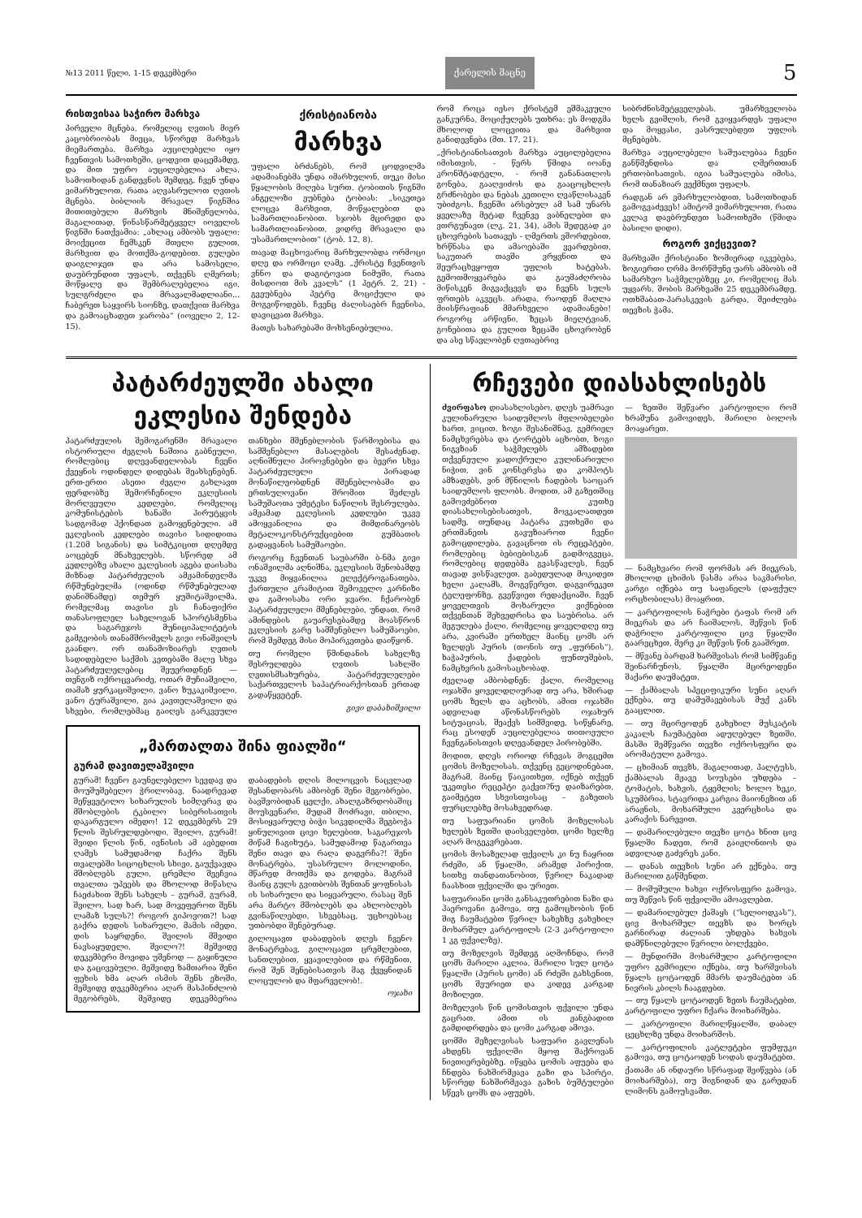№13 2011 წელი, 1-15 დეკემბერი
ქარელის მაცნე
5
რისთვისაა საჭირო მარხვა
პირველი მცნება, რომელიც ღვთის მიერ კაცობრიობას მიეცა, სწორედ მარხვას მიემართება. მარხვა აუცილებელი იყო ჩვენთვის სამოთხეში, ცოდვით დაცემამდე, და მით უფრო აუცილებელია ახლა, სამოთხიდან განდევნის შემდეგ. ჩვენ უნდა ვიმარხულოთ, რათა აღვასრულოთ ღვთის მცნება. ბიბლიის მრავალ წიგნშია მითითებული მარხვის მნიშვნელობა, მაგალითად, წინასწარმეტყველ იოველის წიგნში ნათქვამია: „ახლაც ამბობს უფალი: მოიქეცით ჩემსკენ მთელი გულით, მარხვით და მოთქმა-გოდებით. გულები დაიგლიჯეთ და არა სამოსელი, დაუბრუნდით უფალს, თქვენს ღმერთს; მოწყალე და შემბრალებელია იგი, სულგრძელი და მრავალმადლიანი... ჩაბერეთ საყვირს სიონზე, დათქვით მარხვა და გამოაცხადეთ ჯარობა“ (იოველი 2, 12-15).
ქრისტიანობა
მარხვა
უფალი ბრძანებს, რომ ცოდვილმა ადამიანებმა უნდა იმარხულონ, თუკი მისი წყალობის მიღება სურთ. ტობითის წიგნში ანგელოზი ეუბნება ტობიას: „სიკეთეა ლოცვა მარხვით, მოწყალებით და სამართლიანობით. სჯობს მცირედი და სამართლიანობით, ვიდრე მრავალი და უსამართლობით“ (ტობ. 12, 8).
თავად მაცხოვარიც მარხულობდა ორმოცი დღე და ორმოცი ღამე. „ქრისტე ჩვენთვის ვნნო და დაგიტოვათ ნიმუში, რათა მისდიოთ მის კვალს“ (1 პეტრ. 2, 21) - გვეუბნება პეტრე მოციქული და მოგვიწოდებს, ჩვენც ძალისაებრ ჩვენისა, დავიცვათ მარხვა.
მათეს სახარებაში მოხსენიებულია,
რომ როცა იესო ქრისტემ ეშმაკეული განკურნა, მოციქულებს უთხრა: ეს მოდგმა მხოლოდ ლოცვითა და მარხვით განიდევნება (მთ. 17, 21).
„ქრისტიანისათვის მარხვა აუცილებელია იმისთვის, - წერს წმიდა იოანე კრონშტადტელი, - რომ განანათლოს გონება, გააღვიძოს და გააცოცხლოს გრძნობები და ნებას კეთილი ღვაწლისაკენ უბიძგოს. ჩვენში არსებულ ამ სამ უნარს ყველაზე მეტად ჩვენვე ვაბნელებთ და ვთრგუნავთ (ლკ. 21, 34), ამის შედეგად კი ცხოვრების სათავეს - ღმერთს ვშორდებით, ხრწნასა და ამაოებაში ვვარდებით, საკუთარ თავში ვრყვნით და შეურაცხვყოფთ უფლის ხატებას. გემოთმოყვარება და გაუმაძღრობა მიწისკენ მიგვაქცევს და ჩვენს სულს ფრთებს აკვეცს. არადა, რაოდენ მაღლა მიისწრაფიან მმარხველი ადამიანები! როგორც არწივნი, ზეცას მიელტვიან, გონებითა და გულით ზეცაში ცხოვრობენ და ასე სწავლობენ ღვთაებრივ
სიბრძნისმეტყველებას. უმარხველობა ხელს გვიშლის, რომ გვიყვარდეს უფალი და მოყვასი, ვასრულებდეთ უფლის მცნებებს.
მარხვა აუცილებელი საშუალებაა ჩვენი განწმენდისა და ღმერთთან ერთობისათვის. იგია საშუალება იმისა, რომ თანაზიარ ვექმნეთ უფალს.
რადგან არ ვმარხულობდით, სამოთხიდან გამოგვაძევეს! ამიტომ ვიმარხულოთ, რათა კვლავ დავბრუნდეთ სამოთხეში (წმიდა ბასილი დიდი).
როგორ ვიქცევით?
მარხვაში ქრისტიანი ზომიერად იკვებება, ზოგიერთი ღრმა მორწმუნე უარს ამბობს იმ სამარხვო საჭმელებზეც კი, რომელიც მას უყვარს. შობის მარხვაში 25 დეკემბრამდე, ოთხშაბათ-პარასკევის გარდა, შეიძლება თევზის ჭამა.
პატარძეულში ახალი ეკლესია შენდება
პატარძეულის შემოგარენში მრავალი ისტორიული ძეგლის ნაშთია გაბნეული, რომლებიც დღევანდელობას ჩვენი ქვეყნის ოდინდელ დიდებას შეახსენებენ. ერთ-ერთი ასეთი ძეგლი გახლავთ ფერდობზე შემორჩენილი ეკლესიის მორღვეული კედლები, რომელიც კომუნისტების ხანაში პირუტყვის სადგომად ჰქონდათ გამოყენებული. ამ ეკლესიის კედლები თავისი სიდიდითა (1.20მ სიგანის) და სიმტკიცით დღემდე აოცებენ მნახველებს. სწორედ ამ კედლებზე ახალი ეკლესიის აგება დაისახა მიზნად პატარძეულის ამჟამინდელმა რწმუნებულმა (ოდინდ რწმუნებულად დანიშნამდე) თემურ ყუშიტაშვილმა, რომელმაც თავისი ეს ჩანაფიქრი თანასოფლელ სახელოვან სპორტსმენსა და საგარეჯოს მუნიციპალიტეტის გამგეობის თანამშრომელს გივი ონაშვილს გაანდო. ორ თანამოზიარეს ღვთის სადიდებელი საქმის კეთებაში მალე სხვა პატარძეულელებიც შეუერთდნენ — თენგიზ ოქროცვარიძე, ოთარ მუჩიაშვილი, თამაზ ყურკაციშვილი, ვანო ზუკაკიშვილი, ვანო ტურაშვილი, გია კავთელაშვილი და სხვები, რომლებმაც გაიღეს გარკვეული თანხები მშენებლობის წარმოებისა და სამშენებლო მასალების შესაძენად. აღნიშნული პიროვნებები და ბევრი სხვა პატარძეულელი პირადად მონაწილეობდნენ მშენებლობაში და ერთსულოვანი შრომით შეძლეს სამუშაოთა უმეტესი ნაწილის შესრულება. ამჟამად ეკლესიის კედლები უკვე ამოყვანილია და მიმდინარეობს მეტალოკონსტრუქციებით გუმბათის გადაყვანის სამუშაოები.
როგორც ჩვენთან საუბარში ბ-ნმა გივი ონაშვილმა აღნიშნა, ეკლესიის შენობამდე უკვე მიყვანილია ელექტროგანათება, ქართული კრამიტით შემოველო კარნიზი და გამოისახა ორი ჯვარი. ჩქარობენ პატარძეულელი მშენებლები, უნდათ, რომ ამინდების გაუარესებამდე მოასწრონ ეკლესიის გარე სამშენებლო სამუშაოები, რომ შემდეგ მისი მოპირკეთება დაიწყონ.
თუ რომელი წმინდანის სახელზე შესრულდება ღვთის სახლში ღვთისმსახურება, პატარძეულელები საქართველოს საპატრიარქოსთან ერთად გადაწყვეტენ.
გივი დაბახიშვილი
„მართალთა შინა ფიალში“
გურამ დავითელაშვილი
გურამ! ჩვენო გაუნელებელო სევდავ და მოუშუშებელო ჭრილობავ, ნაადრევად შეწყვეტილო სიხარულის სიმღერავ და მშობლების ტკბილო სიბერისათვის დაკარგულო იმედო! 12 დეკემბერს 29 წლის შესრულდებოდი, შვილო, გურამ! შვიდი წლის წინ, ივნისის ამ ავბედით ღამეს სამუდამოდ ჩაქრა შენს თვალებში სიცოცხლის სხივი, გაუქვავდა მშობლებს გული, ცრემლი შეეჩვია თვალთა უპეებს და მხოლოდ მიწასღა ჩაეძახით შენს სახელს – გურამ, გურამ, შვილო, სად ხარ, სად მოვეფეროთ შენს ლამაზ სულს?! როგორ გიპოვოთ?! სად გაქრა დედის სიხარული, მამის იმედი, დის საყრდენი, შვილის მშვიდი ნავსაყუდელი, შვილო?! მეშვიდე დეკემბერი მოვიდა უშენოდ — გაყინული და გაცივებული. მეშვიდე ზამთარია შენი ფეხის ხმა აღარ ისმის შენს ეზოში, მეშვიდე დეკემბერია აღარ მასპინძლობ მეგობრებს, მეშვიდე დეკემბერია დაბადების დღის მილოცვის ნაცვლად შესანდობარს ამბობენ შენი მეგობრები. ბავშვობიდან ცელქი, ახალგაზრდობაშიც მოუსვენარი, მუდამ მოძრავი, თბილი, მოსიყვარულე ბიჭი სიკვდილმა შეგბოჭა ყინულივით ცივი ხელებით, საგარეჯოს მიწამ ჩაგიხუტა, სამუდამოდ წაგართვა შენი თავი და რაღა დაგვრჩა?! შენი მონატრება, უსასრულო მოლოდინი, მწარედ მოთქმა და გოდება, მაგრამ მაინც გულს გვითბობს შენთან ყოფნისას ის სიხარული და სიყვარული, რასაც შენ არა მარტო მშობლებს და ახლობლებს გვინაწილებდი, სხვებსაც, უცხოებსაც უთბობდი შენებურად.
გილოცავთ დაბადების დღეს ჩვენო მონატრებავ, გილოცავთ ცრემლებით, სანთლებით, ყვავილებით და რწმენით, რომ შენ შენებისათვის მაგ ქვეყნიდან ლოცულობ და მფარველობ!.
ოჯახი
რჩევები დიასახლისებს
ძვირფასო დიასახლისებო, დღეს უამრავი კულინარული საიდუმლოს მფლობელები ხართ, ვიცით. ზოგი შესანიშნავ, გემრიელ ნამცხვრებსა და ტორტებს აცხობთ, ზოგი ნიგვზიან საჭმელებს ამზადებთ თქვენეული ჯადოქრული კულინარიული ნიჭით, ვინ კონსერვსა და კომპოტს ამზადებს, ვინ მწნილის ჩადების საოცარ საიდუმლოს ფლობს. მოდით, ამ გაზეთშიც გამოვძებნოთ კუთხე დიასახლისებისათვის, მოვკალათდეთ სადმე, თუნდაც პატარა კუთხეში და ერთმანეთს გავუზიაროთ ჩვენი გამოცდილება, გავაცნოთ ის რეცეპტები, რომლებიც ბებიებისგან გადმოგვეცა, რომლებიც დედებმა გვასწავლეს, ჩვენ თავად ვისწავლეთ. გაბედულად მოკიდეთ ხელი კალამს, მოგვწერეთ, დაგვირეკეთ ტელეფონზე, გვეწვიეთ რედაქციაში. ჩვენ ყოველთვის მოხარული ვიქნებით თქვენთან შეხვედრისა და საუბრისა. არ მეგულება ქალი, რომელიც ყოველდღე თუ არა, კვირაში ერთხელ მაინც ცომს არ ზელდეს პურის (თონის თუ „ფურნის“), ხაჭაპურის, ქადების ფუნთუშების, ნამცხვრის გამოსაცხობად.
ძველად ამბობდნენ: ქალი, რომელიც ოჯახში ყოველდღიურად თუ არა, ხშირად ცომს ზელს და აცხობს, ამით ოჯახში ადვილად აწონასწორებს ოჯახურ სიტუაციას, შეაქვს სიმშვიდე, სიწყნარე, რაც ესოდენ აუცილებელია თითოეული ჩვენგანისთვის დღევანდელ პირობებში.
მოდით, დღეს ორიოდ რჩევას მოგცემთ ცომის მოზელისას. თქვენც გეცოდინებათ, მაგრამ, მაინც წაიკითხეთ, იქნებ თქვენ უკეთესი რეცეპტი გაქვთ?ნუ დაიზარებთ, გაიმეტეთ სხვისთვისაც – გაზეთის ფურცლებზე მოსახვედრად.
თუ საფუარიანი ცომის მოზელისას ხელებს ზეთში დაისველებთ, ცომი ხელზე აღარ მოგეკვრებათ.
ცომის მოსაზელად ფქვილს კი ნუ ჩაყრით რძეში, ან წყალში, არამედ პირიქით, სითხე თანდათანობით, წვრილ ნაკადად ჩაასხით ფქვილში და ურიეთ.
საფუარიანი ცომი განსაკუთრებით ნაზი და ჰაეროვანი გამოვა, თუ გამოცხობის წინ შიგ ჩაუმატებთ წვრილ სახეხზე გახეხილ მოხარშულ კარტოფილს (2-3 კარტოფილი 1 კგ ფქვილზე).
თუ მოზელვის შემდეგ აღმოჩნდა, რომ ცომს მარილი აკლია, მარილი სულ ცოტა წყალში (პურის ცომი) ან რძეში გახსენით, ცომს შეურიეთ და კიდევ კარგად მოზილეთ.
მოზელვის წინ ცომისთვის ფქვილი უნდა გაცრათ. ამით ის ჟანგბადით გამდიდრდება და ცომი კარგად ამოვა.
ცომში შეზელვისას საფუარი გავლენას ახდენს ფქვილში მყოფ შაქროვან ნივთიერებებზე. იწყება ცომის აფუება და ჩნდება ნახშირმჟავა გაზი და სპირტი. სწორედ ნახშირმჟავა გაზის ბუშტულები სწევს ცომს და აფუებს.
— ზეთში შეწვარი კარტოფილი რომ ხრაშუნა გამოვიდეს, მარილი ბოლოს მოაყარეთ.
— ნამცხვარი რომ ფორმას არ მიეკრას, მხოლოდ ცხიმის წასმა არაა საკმარისი, კარგი იქნება თუ საფანელს (დაფქულ ორცხობილას) მოაყრით.
— კარტოფილის ნაჭრები ტაფას რომ არ მიეკრას და არ ჩაიშალოს, შეწვის წინ დაჭრილი კარტოფილი ცივ წყალში გაარეცხეთ, მერე კი შეწვის წინ გააშრეთ.
— მწვანე ბარდამ ხარშვისას რომ სიმწვანე შეინარჩუნოს, წყალში მცირეოდენი შაქარი დაუმატეთ.
— ქამბალას სპეციფიკური სუნი აღარ ექნება, თუ დამუშავებისას მუქ კანს გააცლით.
— თუ მცირეოდენ გახეხილ მუსკატის კაკალს ჩაუმატებთ ადუღებულ ზეთში, მასში შემწვარი თევზი ოქროსფერი და არომატული გამოვა.
— ცხიმიან თევზს, მაგალითად, პალტუსს, ქამბალას მჟავე სოუსები უხდება – ტომატის, ხახვის, ტყემლის; ხოლო ხეკი, სკუმბრია, სტავრიდა კარგია მაიონეზით ან არაჟნის, მოხარშული კვერცხისა და კარაქის ნარევით.
— დამარილებული თევზი ცოტა ხნით ცივ წყალში ჩადეთ, რომ გაიჟღინთოს და ადვილად გაძვრეს კანი.
— დანას თევზის სუნი არ ექნება, თუ მარილით გაწმენდთ.
— მოშუშული ხახვი ოქროსფერი გამოვა, თუ შეწვის წინ ფქვილში ამოავლებთ.
— დამარილებულ ქაშაყს (“სელიოდკას”), ცივ მოხარშულ თევზს და ხორცს გარნირად ძალიან უხდება ხახვის დამწნილებული წვრილი ბოლქვები.
— მუნდირში მოხარშული კარტოფილი უფრო გემრიელი იქნება, თუ ხარშვისას წყალს ცოტაოდენ მმარს დაუმატებთ ან ნივრის კბილს ჩააგდებთ.
— თუ წყალს ცოტაოდენ ზეთს ჩაუმატებთ, კარტოფილი უფრო ჩქარა მოიხარშება.
— კარტოფილი მარილწყალში, დაბალ ცეცხლზე უნდა მოიხარშოს.
— კარტოფილის კატლეტები ფუმფუკი გამოვა, თუ ცოტაოდენ სოდას დაუმატებთ.
ქათამი ან ინდაური სწრაფად შეიწვება (ან მოიხარშება), თუ შიგნიდან და გარედან ლიმონს გამოუსვამთ.